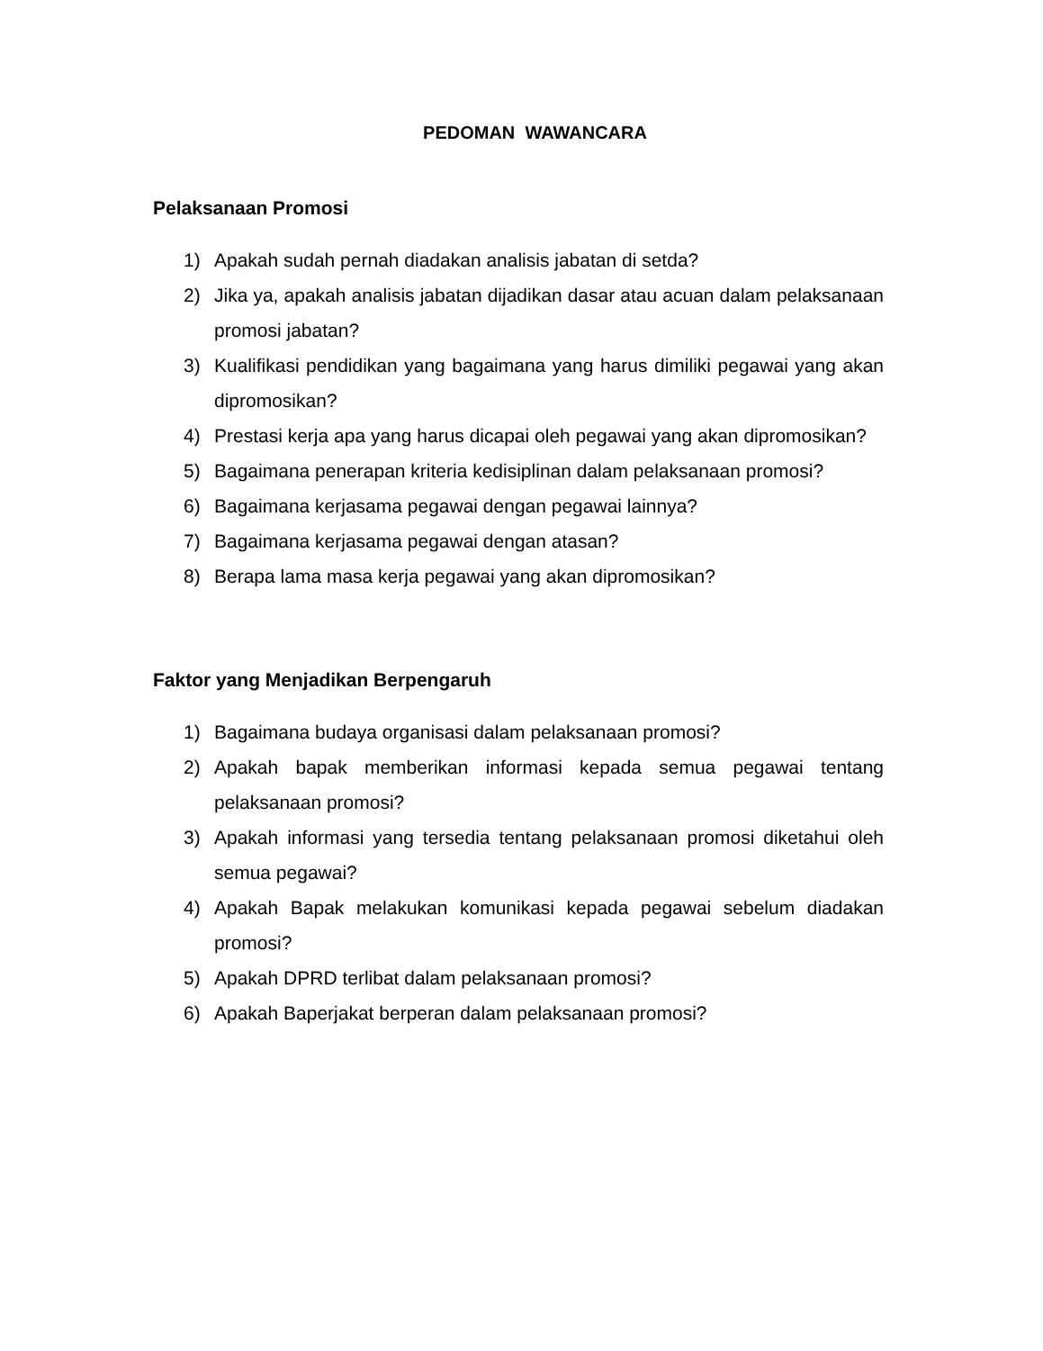PEDOMAN WAWANCARA
Pelaksanaan Promosi
1) Apakah sudah pernah diadakan analisis jabatan di setda?
2) Jika ya, apakah analisis jabatan dijadikan dasar atau acuan dalam pelaksanaan promosi jabatan?
3) Kualifikasi pendidikan yang bagaimana yang harus dimiliki pegawai yang akan dipromosikan?
4) Prestasi kerja apa yang harus dicapai oleh pegawai yang akan dipromosikan?
5) Bagaimana penerapan kriteria kedisiplinan dalam pelaksanaan promosi?
6) Bagaimana kerjasama pegawai dengan pegawai lainnya?
7) Bagaimana kerjasama pegawai dengan atasan?
8) Berapa lama masa kerja pegawai yang akan dipromosikan?
Faktor yang Menjadikan Berpengaruh
1) Bagaimana budaya organisasi dalam pelaksanaan promosi?
2) Apakah bapak memberikan informasi kepada semua pegawai tentang pelaksanaan promosi?
3) Apakah informasi yang tersedia tentang pelaksanaan promosi diketahui oleh semua pegawai?
4) Apakah Bapak melakukan komunikasi kepada pegawai sebelum diadakan promosi?
5) Apakah DPRD terlibat dalam pelaksanaan promosi?
6) Apakah Baperjakat berperan dalam pelaksanaan promosi?